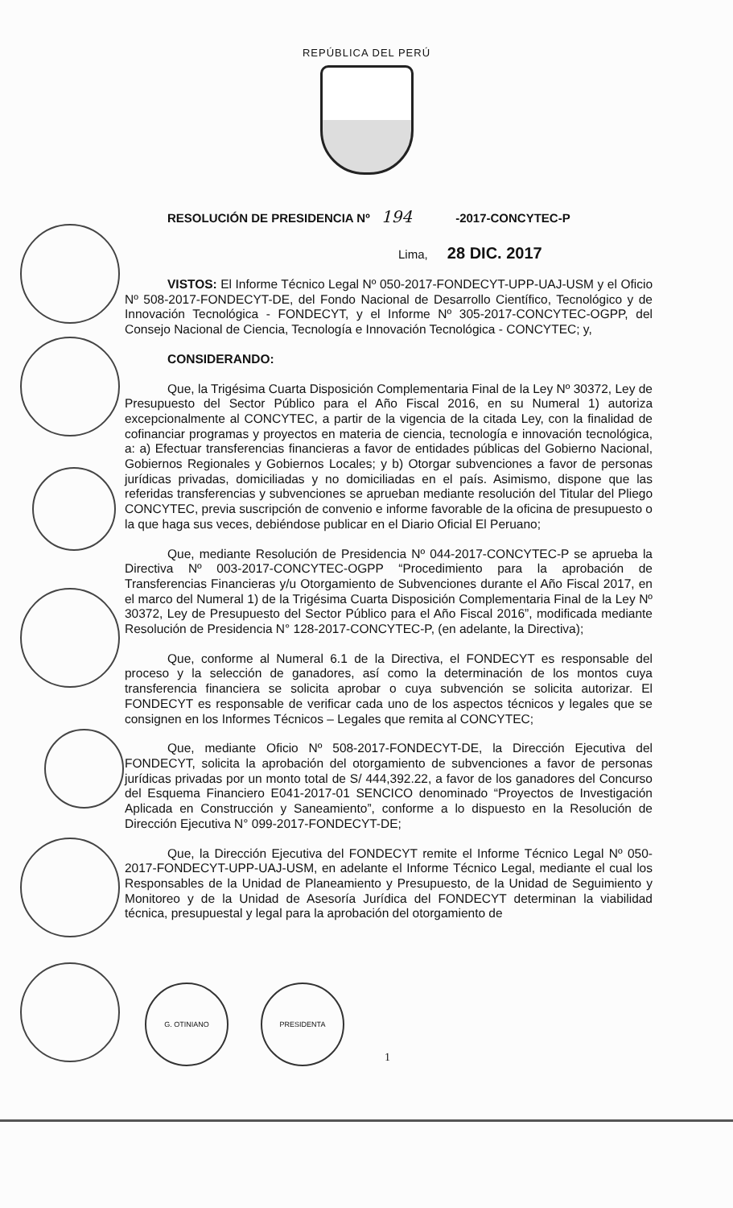REPÚBLICA DEL PERÚ
RESOLUCIÓN DE PRESIDENCIA Nº 194 -2017-CONCYTEC-P
Lima, 28 DIC. 2017
VISTOS: El Informe Técnico Legal Nº 050-2017-FONDECYT-UPP-UAJ-USM y el Oficio Nº 508-2017-FONDECYT-DE, del Fondo Nacional de Desarrollo Científico, Tecnológico y de Innovación Tecnológica - FONDECYT, y el Informe Nº 305-2017-CONCYTEC-OGPP, del Consejo Nacional de Ciencia, Tecnología e Innovación Tecnológica - CONCYTEC; y,
CONSIDERANDO:
Que, la Trigésima Cuarta Disposición Complementaria Final de la Ley Nº 30372, Ley de Presupuesto del Sector Público para el Año Fiscal 2016, en su Numeral 1) autoriza excepcionalmente al CONCYTEC, a partir de la vigencia de la citada Ley, con la finalidad de cofinanciar programas y proyectos en materia de ciencia, tecnología e innovación tecnológica, a: a) Efectuar transferencias financieras a favor de entidades públicas del Gobierno Nacional, Gobiernos Regionales y Gobiernos Locales; y b) Otorgar subvenciones a favor de personas jurídicas privadas, domiciliadas y no domiciliadas en el país. Asimismo, dispone que las referidas transferencias y subvenciones se aprueban mediante resolución del Titular del Pliego CONCYTEC, previa suscripción de convenio e informe favorable de la oficina de presupuesto o la que haga sus veces, debiéndose publicar en el Diario Oficial El Peruano;
Que, mediante Resolución de Presidencia Nº 044-2017-CONCYTEC-P se aprueba la Directiva Nº 003-2017-CONCYTEC-OGPP “Procedimiento para la aprobación de Transferencias Financieras y/u Otorgamiento de Subvenciones durante el Año Fiscal 2017, en el marco del Numeral 1) de la Trigésima Cuarta Disposición Complementaria Final de la Ley Nº 30372, Ley de Presupuesto del Sector Público para el Año Fiscal 2016”, modificada mediante Resolución de Presidencia N° 128-2017-CONCYTEC-P, (en adelante, la Directiva);
Que, conforme al Numeral 6.1 de la Directiva, el FONDECYT es responsable del proceso y la selección de ganadores, así como la determinación de los montos cuya transferencia financiera se solicita aprobar o cuya subvención se solicita autorizar. El FONDECYT es responsable de verificar cada uno de los aspectos técnicos y legales que se consignen en los Informes Técnicos – Legales que remita al CONCYTEC;
Que, mediante Oficio Nº 508-2017-FONDECYT-DE, la Dirección Ejecutiva del FONDECYT, solicita la aprobación del otorgamiento de subvenciones a favor de personas jurídicas privadas por un monto total de S/ 444,392.22, a favor de los ganadores del Concurso del Esquema Financiero E041-2017-01 SENCICO denominado “Proyectos de Investigación Aplicada en Construcción y Saneamiento”, conforme a lo dispuesto en la Resolución de Dirección Ejecutiva N° 099-2017-FONDECYT-DE;
Que, la Dirección Ejecutiva del FONDECYT remite el Informe Técnico Legal Nº 050-2017-FONDECYT-UPP-UAJ-USM, en adelante el Informe Técnico Legal, mediante el cual los Responsables de la Unidad de Planeamiento y Presupuesto, de la Unidad de Seguimiento y Monitoreo y de la Unidad de Asesoría Jurídica del FONDECYT determinan la viabilidad técnica, presupuestal y legal para la aprobación del otorgamiento de
G. OTINIANO PRESIDENTA
1